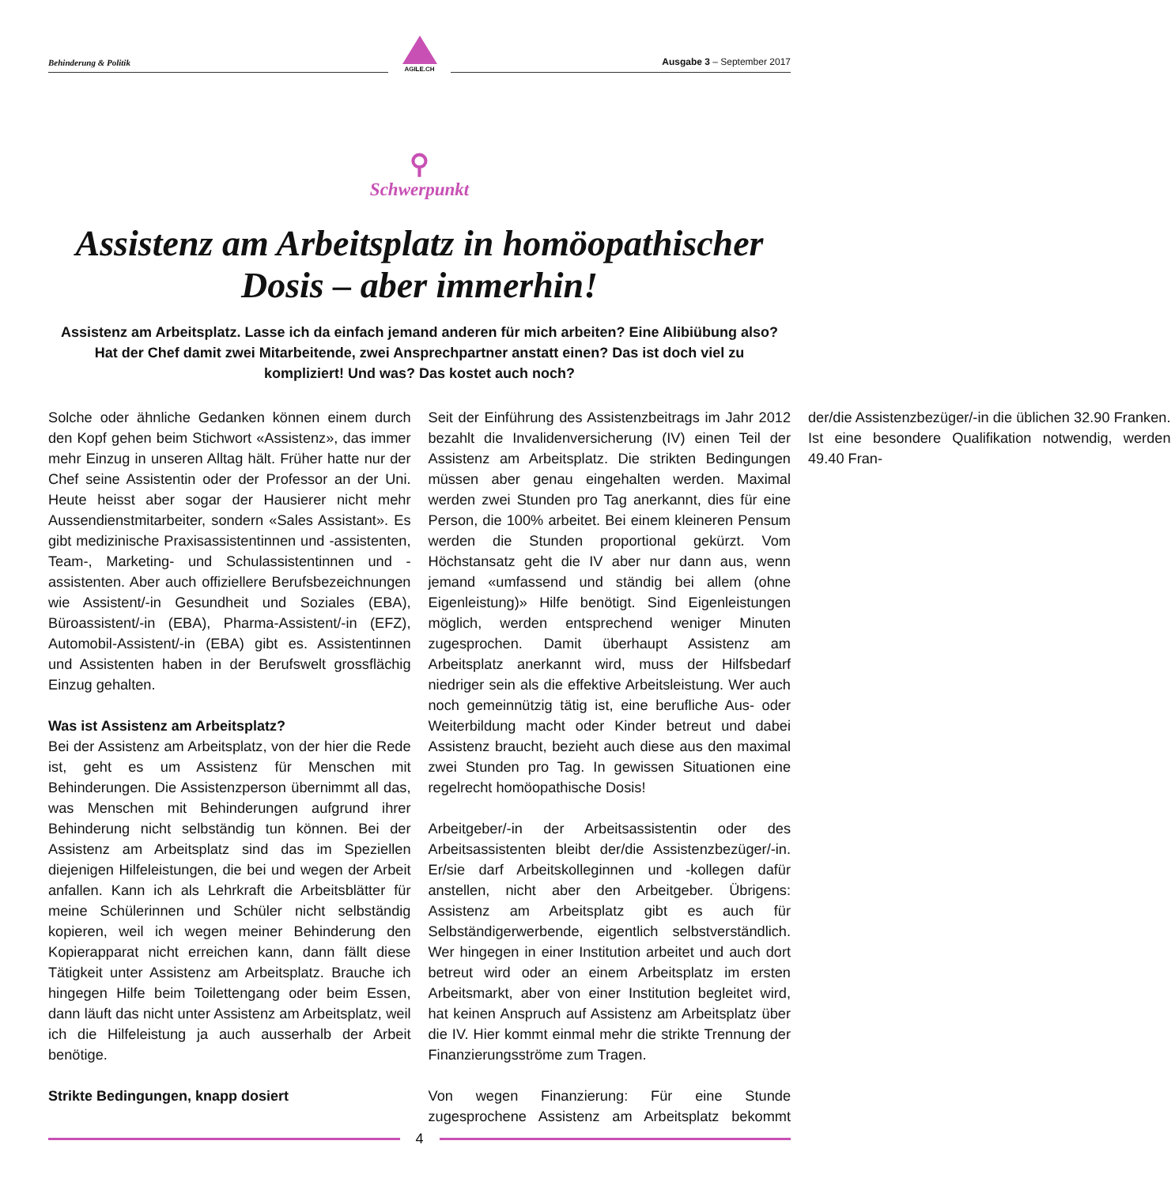Behinderung & Politik
AGILE.CH
Ausgabe 3 – September 2017
⚲
Schwerpunkt
Assistenz am Arbeitsplatz in homöopathischer Dosis – aber immerhin!
Assistenz am Arbeitsplatz. Lasse ich da einfach jemand anderen für mich arbeiten? Eine Alibiübung also? Hat der Chef damit zwei Mitarbeitende, zwei Ansprechpartner anstatt einen? Das ist doch viel zu kompliziert! Und was? Das kostet auch noch?
Solche oder ähnliche Gedanken können einem durch den Kopf gehen beim Stichwort «Assistenz», das immer mehr Einzug in unseren Alltag hält. Früher hatte nur der Chef seine Assistentin oder der Professor an der Uni. Heute heisst aber sogar der Hausierer nicht mehr Aussendienstmitarbeiter, sondern «Sales Assistant». Es gibt medizinische Praxisassistentinnen und -assistenten, Team-, Marketing- und Schulassistentinnen und -assistenten. Aber auch offiziellere Berufsbezeichnungen wie Assistent/-in Gesundheit und Soziales (EBA), Büroassistent/-in (EBA), Pharma-Assistent/-in (EFZ), Automobil-Assistent/-in (EBA) gibt es. Assistentinnen und Assistenten haben in der Berufswelt grossflächig Einzug gehalten.
Was ist Assistenz am Arbeitsplatz?
Bei der Assistenz am Arbeitsplatz, von der hier die Rede ist, geht es um Assistenz für Menschen mit Behinderungen. Die Assistenzperson übernimmt all das, was Menschen mit Behinderungen aufgrund ihrer Behinderung nicht selbständig tun können. Bei der Assistenz am Arbeitsplatz sind das im Speziellen diejenigen Hilfeleistungen, die bei und wegen der Arbeit anfallen. Kann ich als Lehrkraft die Arbeitsblätter für meine Schülerinnen und Schüler nicht selbständig kopieren, weil ich wegen meiner Behinderung den Kopierapparat nicht erreichen kann, dann fällt diese Tätigkeit unter Assistenz am Arbeitsplatz. Brauche ich hingegen Hilfe beim Toilettengang oder beim Essen, dann läuft das nicht unter Assistenz am Arbeitsplatz, weil ich die Hilfeleistung ja auch ausserhalb der Arbeit benötige.
Strikte Bedingungen, knapp dosiert
Seit der Einführung des Assistenzbeitrags im Jahr 2012 bezahlt die Invalidenversicherung (IV) einen Teil der Assistenz am Arbeitsplatz. Die strikten Bedingungen müssen aber genau eingehalten werden. Maximal werden zwei Stunden pro Tag anerkannt, dies für eine Person, die 100% arbeitet. Bei einem kleineren Pensum werden die Stunden proportional gekürzt. Vom Höchstansatz geht die IV aber nur dann aus, wenn jemand «umfassend und ständig bei allem (ohne Eigenleistung)» Hilfe benötigt. Sind Eigenleistungen möglich, werden entsprechend weniger Minuten zugesprochen. Damit überhaupt Assistenz am Arbeitsplatz anerkannt wird, muss der Hilfsbedarf niedriger sein als die effektive Arbeitsleistung. Wer auch noch gemeinnützig tätig ist, eine berufliche Aus- oder Weiterbildung macht oder Kinder betreut und dabei Assistenz braucht, bezieht auch diese aus den maximal zwei Stunden pro Tag. In gewissen Situationen eine regelrecht homöopathische Dosis!
Arbeitgeber/-in der Arbeitsassistentin oder des Arbeitsassistenten bleibt der/die Assistenzbezüger/-in. Er/sie darf Arbeitskolleginnen und -kollegen dafür anstellen, nicht aber den Arbeitgeber. Übrigens: Assistenz am Arbeitsplatz gibt es auch für Selbständigerwerbende, eigentlich selbstverständlich. Wer hingegen in einer Institution arbeitet und auch dort betreut wird oder an einem Arbeitsplatz im ersten Arbeitsmarkt, aber von einer Institution begleitet wird, hat keinen Anspruch auf Assistenz am Arbeitsplatz über die IV. Hier kommt einmal mehr die strikte Trennung der Finanzierungsströme zum Tragen.
Von wegen Finanzierung: Für eine Stunde zugesprochene Assistenz am Arbeitsplatz bekommt der/die Assistenzbezüger/-in die üblichen 32.90 Franken. Ist eine besondere Qualifikation notwendig, werden 49.40 Fran-
4